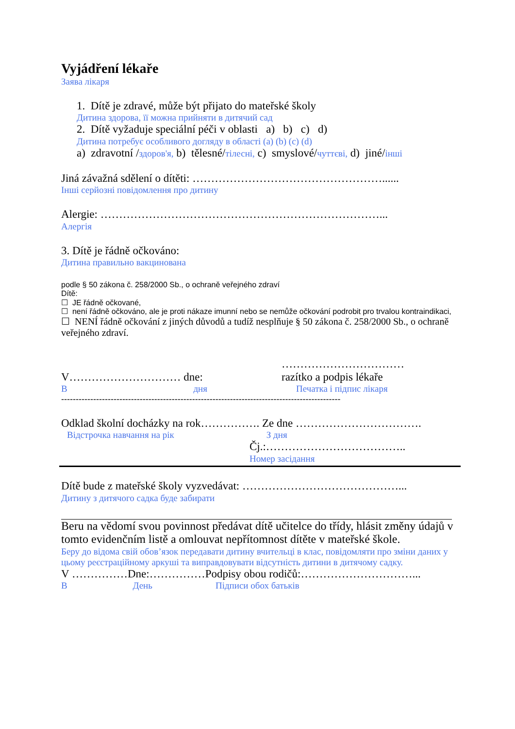Vyjádření lékaře
Заява лікаря
1. Dítě je zdravé, může být přijato do mateřské školy
Дитина здорова, її можна прийняти в дитячий сад
2. Dítě vyžaduje speciální péči v oblasti a) b) c) d)
Дитина потребує особливого догляду в області (a) (b) (c) (d)
a) zdravotní /здоров'я, b) tělesné/тілесні, c) smyslové/чуттєві, d) jiné/інші
Jiná závažná sdělení o dítěti: ……………………………………………......
Інші серйозні повідомлення про дитину
Alergie: …………………………………………………………………...
Алергія
3. Dítě je řádně očkováno:
Дитина правильно вакцинована
podle § 50 zákona č. 258/2000 Sb., o ochraně veřejného zdraví
Dítě:
☐ JE řádně očkované,
☐ není řádně očkováno, ale je proti nákaze imunní nebo se nemůže očkování podrobit pro trvalou kontraindikaci,
☐ NENÍ řádně očkování z jiných důvodů a tudíž nesplňuje § 50 zákona č. 258/2000 Sb., o ochraně veřejného zdraví.
V………………………… dne:
В дня
……………………………
razítko a podpis lékaře
Печатка і підпис лікаря
------------------------------------------------------------------------------------------------
Odklad školní docházky na rok……………. Ze dne …………………………….
Відстрочка навчання на рік З дня
Čj.:………………………………..
Номер засідання
Dítě bude z mateřské školy vyzvedávat: ……………………………………...
Дитину з дитячого садка буде забирати
Beru na vědomí svou povinnost předávat dítě učitelce do třídy, hlásit změny údajů v tomto evidenčním listě a omlouvat nepřítomnost dítěte v mateřské škole.
Беру до відома свій обов’язок передавати дитину вчительці в клас, повідомляти про зміни даних у цьому реєстраційному аркуші та виправдовувати відсутність дитини в дитячому садку.
V ……………Dne:……………Podpisy obou rodičů:…………………………...
В День Підписи обох батьків